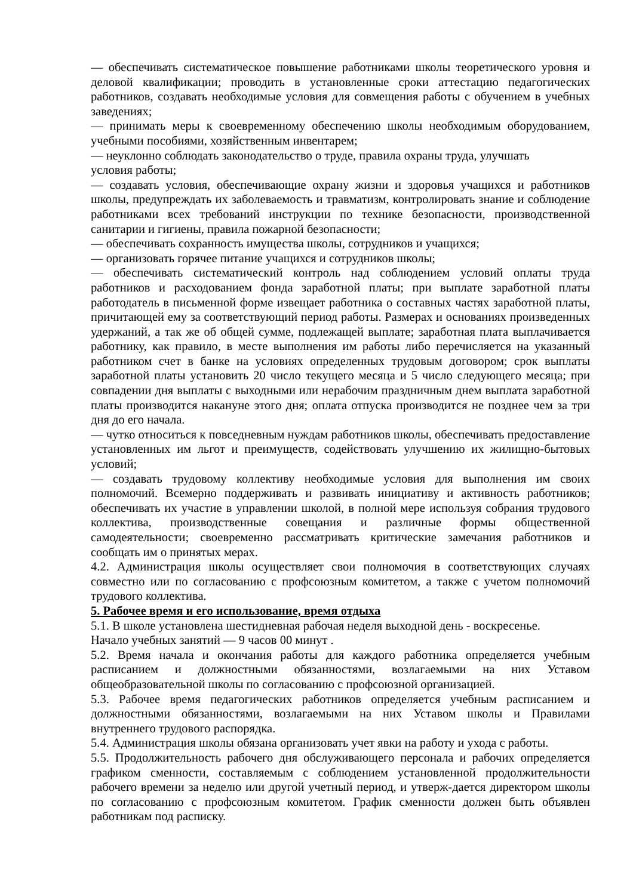— обеспечивать систематическое повышение работниками школы теоретического уровня и деловой квалификации; проводить в установленные сроки аттестацию педагогических работников, создавать необходимые условия для совмещения работы с обучением в учебных заведениях;
— принимать меры к своевременному обеспечению школы необходимым оборудованием, учебными пособиями, хозяйственным инвентарем;
— неуклонно соблюдать законодательство о труде, правила охраны труда, улучшать
условия работы;
— создавать условия, обеспечивающие охрану жизни и здоровья учащихся и работников школы, предупреждать их заболеваемость и травматизм, контролировать знание и соблюдение работниками всех требований инструкции по технике безопасности, производственной санитарии и гигиены, правила пожарной безопасности;
— обеспечивать сохранность имущества школы, сотрудников и учащихся;
— организовать горячее питание учащихся и сотрудников школы;
— обеспечивать систематический контроль над соблюдением условий оплаты труда работников и расходованием фонда заработной платы; при выплате заработной платы работодатель в письменной форме извещает работника о составных частях заработной платы, причитающей ему за соответствующий период работы. Размерах и основаниях произведенных удержаний, а так же об общей сумме, подлежащей выплате; заработная плата выплачивается работнику, как правило, в месте выполнения им работы либо перечисляется на указанный работником счет в банке на условиях определенных трудовым договором; срок выплаты заработной платы установить 20 число текущего месяца и 5 число следующего месяца; при совпадении дня выплаты с выходными или нерабочим праздничным днем выплата заработной платы производится накануне этого дня; оплата отпуска производится не позднее чем за три дня до его начала.
— чутко относиться к повседневным нуждам работников школы, обеспечивать предоставление установленных им льгот и преимуществ, содействовать улучшению их жилищно-бытовых условий;
— создавать трудовому коллективу необходимые условия для выполнения им своих полномочий. Всемерно поддерживать и развивать инициативу и активность работников; обеспечивать их участие в управлении школой, в полной мере используя собрания трудового коллектива, производственные совещания и различные формы общественной самодеятельности; своевременно рассматривать критические замечания работников и сообщать им о принятых мерах.
4.2. Администрация школы осуществляет свои полномочия в соответствующих случаях совместно или по согласованию с профсоюзным комитетом, а также с учетом полномочий трудового коллектива.
5. Рабочее время и его использование, время отдыха
5.1. В школе установлена шестидневная рабочая неделя выходной день - воскресенье.
Начало учебных занятий — 9 часов 00 минут .
5.2. Время начала и окончания работы для каждого работника определяется учебным расписанием и должностными обязанностями, возлагаемыми на них Уставом общеобразовательной школы по согласованию с профсоюзной организацией.
5.3. Рабочее время педагогических работников определяется учебным расписанием и должностными обязанностями, возлагаемыми на них Уставом школы и Правилами внутреннего трудового распорядка.
5.4. Администрация школы обязана организовать учет явки на работу и ухода с работы.
5.5. Продолжительность рабочего дня обслуживающего персонала и рабочих определяется графиком сменности, составляемым с соблюдением установленной продолжительности рабочего времени за неделю или другой учетный период, и утверж-дается директором школы по согласованию с профсоюзным комитетом. График сменности должен быть объявлен работникам под расписку.